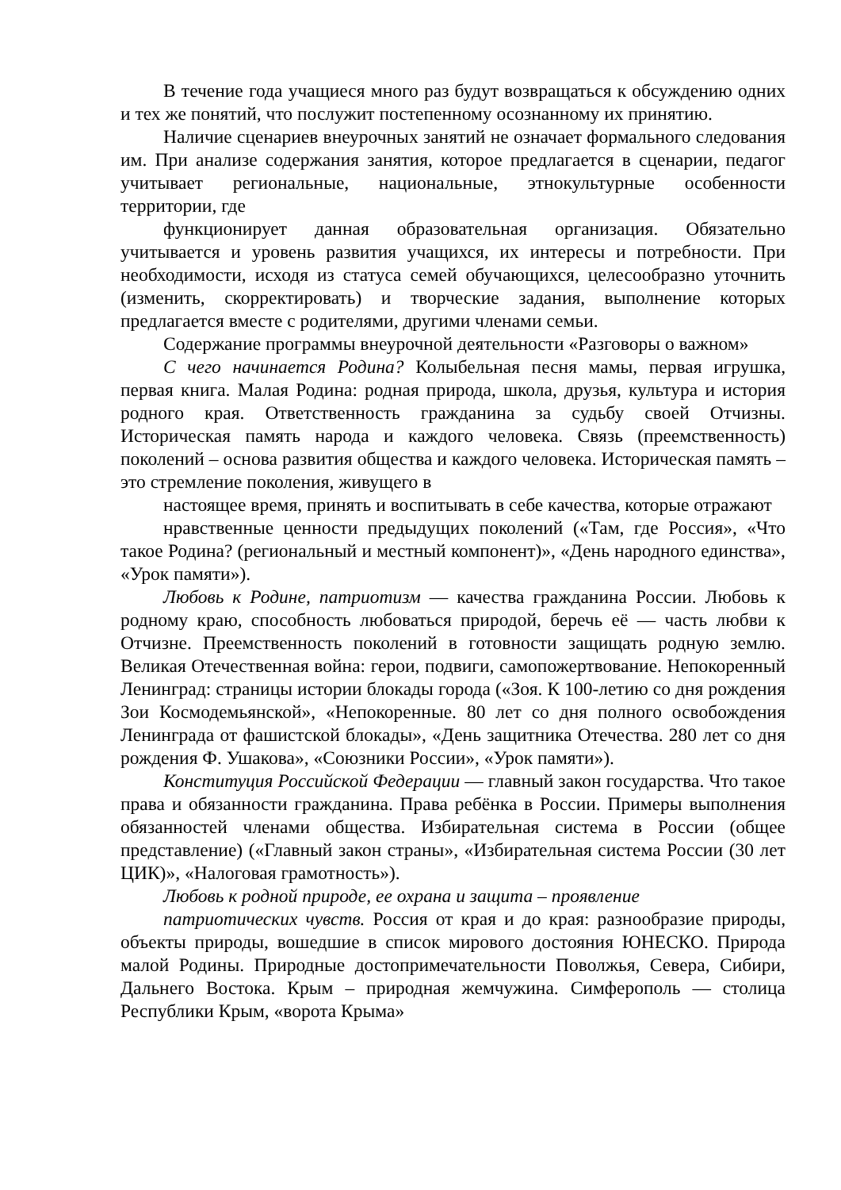В течение года учащиеся много раз будут возвращаться к обсуждению одних и тех же понятий, что послужит постепенному осознанному их принятию.
Наличие сценариев внеурочных занятий не означает формального следования им. При анализе содержания занятия, которое предлагается в сценарии, педагог учитывает региональные, национальные, этнокультурные особенности территории, где
функционирует данная образовательная организация. Обязательно учитывается и уровень развития учащихся, их интересы и потребности. При необходимости, исходя из статуса семей обучающихся, целесообразно уточнить (изменить, скорректировать) и творческие задания, выполнение которых предлагается вместе с родителями, другими членами семьи.
Содержание программы внеурочной деятельности «Разговоры о важном»
С чего начинается Родина? Колыбельная песня мамы, первая игрушка, первая книга. Малая Родина: родная природа, школа, друзья, культура и история родного края. Ответственность гражданина за судьбу своей Отчизны. Историческая память народа и каждого человека. Связь (преемственность) поколений – основа развития общества и каждого человека. Историческая память – это стремление поколения, живущего в
настоящее время, принять и воспитывать в себе качества, которые отражают
нравственные ценности предыдущих поколений («Там, где Россия», «Что такое Родина? (региональный и местный компонент)», «День народного единства», «Урок памяти»).
Любовь к Родине, патриотизм — качества гражданина России. Любовь к родному краю, способность любоваться природой, беречь её — часть любви к Отчизне. Преемственность поколений в готовности защищать родную землю. Великая Отечественная война: герои, подвиги, самопожертвование. Непокоренный Ленинград: страницы истории блокады города («Зоя. К 100-летию со дня рождения Зои Космодемьянской», «Непокоренные. 80 лет со дня полного освобождения Ленинграда от фашистской блокады», «День защитника Отечества. 280 лет со дня рождения Ф. Ушакова», «Союзники России», «Урок памяти»).
Конституция Российской Федерации — главный закон государства. Что такое права и обязанности гражданина. Права ребёнка в России. Примеры выполнения обязанностей членами общества. Избирательная система в России (общее представление) («Главный закон страны», «Избирательная система России (30 лет ЦИК)», «Налоговая грамотность»).
Любовь к родной природе, ее охрана и защита – проявление
патриотических чувств. Россия от края и до края: разнообразие природы, объекты природы, вошедшие в список мирового достояния ЮНЕСКО. Природа малой Родины. Природные достопримечательности Поволжья, Севера, Сибири, Дальнего Востока. Крым – природная жемчужина. Симферополь — столица Республики Крым, «ворота Крыма»